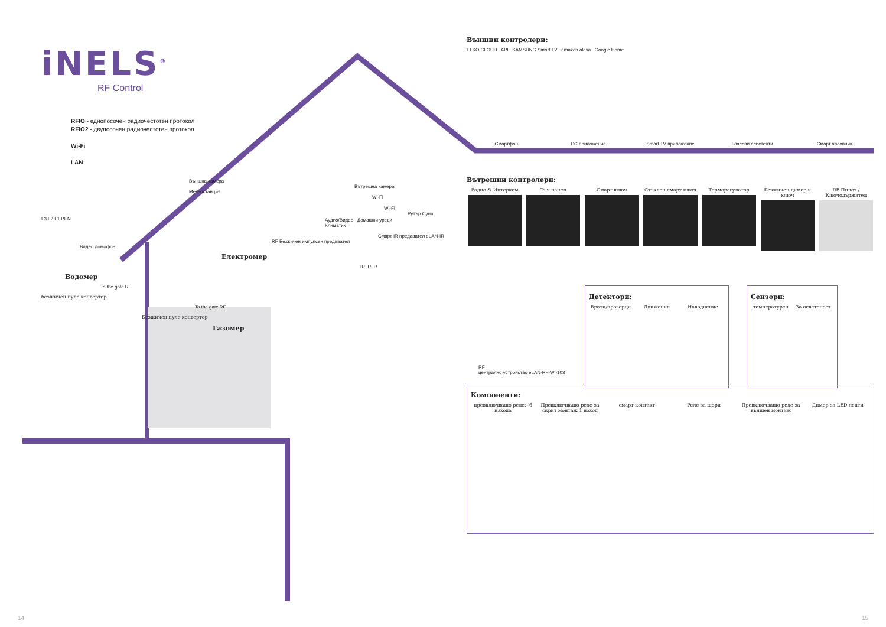iNELS<sup>®</sup>
RF Control
RFIO - еднопосочен радиочестотен протокол
RFIO2 - двупосочен радиочестотен протокол
Wi-Fi
LAN
Външна камера
Вътрешна камера
Метеостанция
Wi-Fi
Wi-Fi
Рутър Суич
L3 L2 L1 PEN
Смарт IR предавател eLAN-IR
RF Безжичен импулсен предавател
Видео домофон
Електромер
IR IR IR
Водомер
To the gate RF
безжичен пулс конвертор
To the gate RF
Безжичен пулс конвертор
Газомер
Аудио/Видео Домашни уреди
Климатик
Външни контролери:
ELKO CLOUD API SAMSUNG Smart TV amazon alexa Google Home
Смартфон PC приложение Smart TV приложение Гласови асистенти Смарт часовник
Вътрешни контролери:
Радио & Интерком Тъч панел Смарт ключ Стъклен смарт ключ Терморегулатор Безжичен димер и ключ RF Пилот / Ключодържател
Детектори:
Врати/прозорци Движение Наводнение
Сензори:
температурен За осветеност
RF
централно устройство eLAN-RF-Wi-103
Компоненти:
превключващо реле: -6 изхода Превключващо реле за скрит монтаж 1 изход
смарт контакт Реле за щори Превключващо реле за външен монтаж
Димер за LED ленти
14 15